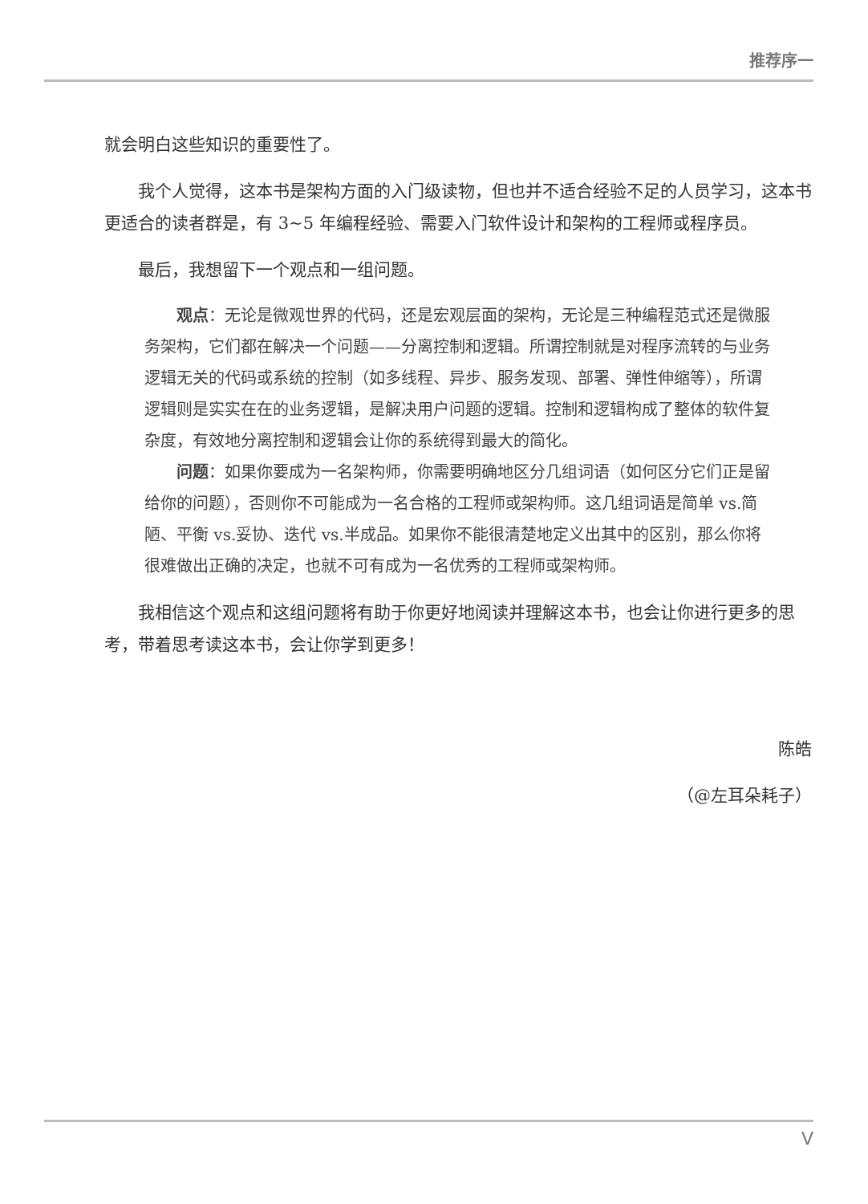推荐序一
就会明白这些知识的重要性了。
我个人觉得，这本书是架构方面的入门级读物，但也并不适合经验不足的人员学习，这本书更适合的读者群是，有 3~5 年编程经验、需要入门软件设计和架构的工程师或程序员。
最后，我想留下一个观点和一组问题。
观点：无论是微观世界的代码，还是宏观层面的架构，无论是三种编程范式还是微服务架构，它们都在解决一个问题——分离控制和逻辑。所谓控制就是对程序流转的与业务逻辑无关的代码或系统的控制（如多线程、异步、服务发现、部署、弹性伸缩等），所谓逻辑则是实实在在的业务逻辑，是解决用户问题的逻辑。控制和逻辑构成了整体的软件复杂度，有效地分离控制和逻辑会让你的系统得到最大的简化。
问题：如果你要成为一名架构师，你需要明确地区分几组词语（如何区分它们正是留给你的问题），否则你不可能成为一名合格的工程师或架构师。这几组词语是简单 vs.简陋、平衡 vs.妥协、迭代 vs.半成品。如果你不能很清楚地定义出其中的区别，那么你将很难做出正确的决定，也就不可有成为一名优秀的工程师或架构师。
我相信这个观点和这组问题将有助于你更好地阅读并理解这本书，也会让你进行更多的思考，带着思考读这本书，会让你学到更多！
陈皓
（@左耳朵耗子）
V